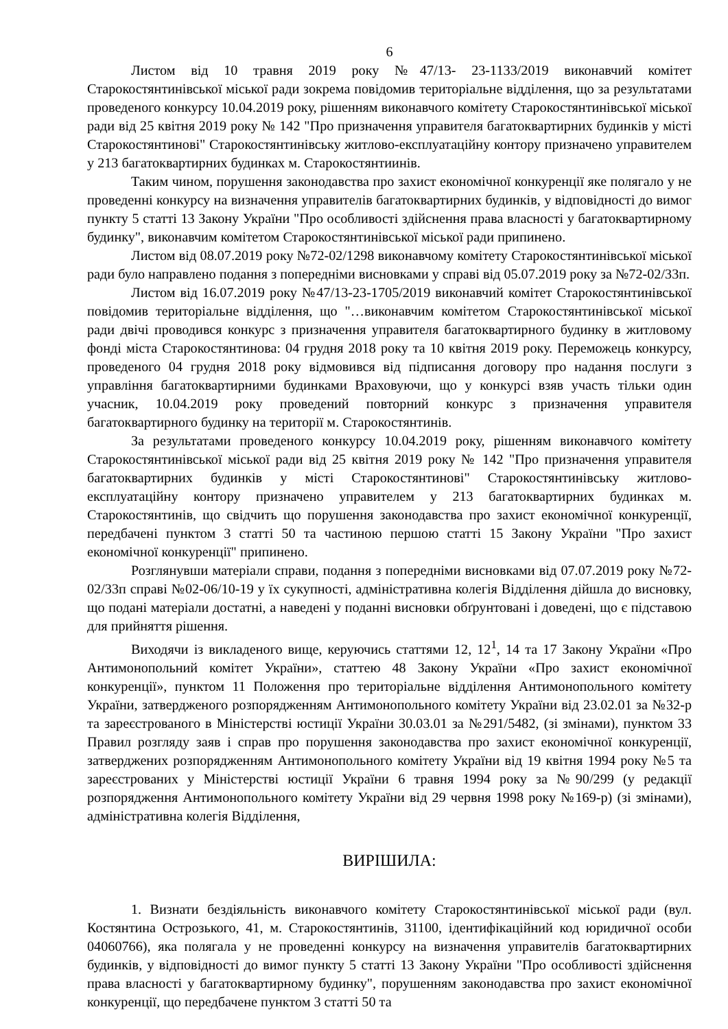6
Листом від 10 травня 2019 року №47/13- 23-1133/2019 виконавчий комітет Старокостянтинівської міської ради зокрема повідомив територіальне відділення, що за результатами проведеного конкурсу 10.04.2019 року, рішенням виконавчого комітету Старокостянтинівської міської ради від 25 квітня 2019 року № 142 "Про призначення управителя багатоквартирних будинків у місті Старокостянтинові" Старокостянтинівську житлово-експлуатаційну контору призначено управителем у 213 багатоквартирних будинках м. Старокостянтиинів.
Таким чином, порушення законодавства про захист економічної конкуренції яке полягало у не проведенні конкурсу на визначення управителів багатоквартирних будинків, у відповідності до вимог пункту 5 статті 13 Закону України "Про особливості здійснення права власності у багатоквартирному будинку", виконавчим комітетом Старокостянтинівської міської ради припинено.
Листом від 08.07.2019 року №72-02/1298 виконавчому комітету Старокостянтинівської міської ради було направлено подання з попередніми висновками у справі від 05.07.2019 року за №72-02/33п.
Листом від 16.07.2019 року №47/13-23-1705/2019 виконавчий комітет Старокостянтинівської повідомив територіальне відділення, що "…виконавчим комітетом Старокостянтинівської міської ради двічі проводився конкурс з призначення управителя багатоквартирного будинку в житловому фонді міста Старокостянтинова: 04 грудня 2018 року та 10 квітня 2019 року. Переможець конкурсу, проведеного 04 грудня 2018 року відмовився від підписання договору про надання послуги з управління багатоквартирними будинками Враховуючи, що у конкурсі взяв участь тільки один учасник, 10.04.2019 року проведений повторний конкурс з призначення управителя багатоквартирного будинку на території м. Старокостянтинів.
За результатами проведеного конкурсу 10.04.2019 року, рішенням виконавчого комітету Старокостянтинівської міської ради від 25 квітня 2019 року № 142 "Про призначення управителя багатоквартирних будинків у місті Старокостянтинові" Старокостянтинівську житлово-експлуатаційну контору призначено управителем у 213 багатоквартирних будинках м. Старокостянтинів, що свідчить що порушення законодавства про захист економічної конкуренції, передбачені пунктом 3 статті 50 та частиною першою статті 15 Закону України "Про захист економічної конкуренції" припинено.
Розглянувши матеріали справи, подання з попередніми висновками від 07.07.2019 року №72-02/33п справі №02-06/10-19 у їх сукупності, адміністративна колегія Відділення дійшла до висновку, що подані матеріали достатні, а наведені у поданні висновки обґрунтовані і доведені, що є підставою для прийняття рішення.
Виходячи із викладеного вище, керуючись статтями 12, 12<sup>1</sup>, 14 та 17 Закону України «Про Антимонопольний комітет України», статтею 48 Закону України «Про захист економічної конкуренції», пунктом 11 Положення про територіальне відділення Антимонопольного комітету України, затвердженого розпорядженням Антимонопольного комітету України від 23.02.01 за №32-р та зареєстрованого в Міністерстві юстиції України 30.03.01 за №291/5482, (зі змінами), пунктом 33 Правил розгляду заяв і справ про порушення законодавства про захист економічної конкуренції, затверджених розпорядженням Антимонопольного комітету України від 19 квітня 1994 року №5 та зареєстрованих у Міністерстві юстиції України 6 травня 1994 року за №90/299 (у редакції розпорядження Антимонопольного комітету України від 29 червня 1998 року №169-р) (зі змінами), адміністративна колегія Відділення,
ВИРІШИЛА:
1. Визнати бездіяльність виконавчого комітету Старокостянтинівської міської ради (вул. Костянтина Острозького, 41, м. Старокостянтинів, 31100, ідентифікаційний код юридичної особи 04060766), яка полягала у не проведенні конкурсу на визначення управителів багатоквартирних будинків, у відповідності до вимог пункту 5 статті 13 Закону України "Про особливості здійснення права власності у багатоквартирному будинку", порушенням законодавства про захист економічної конкуренції, що передбачене пунктом 3 статті 50 та